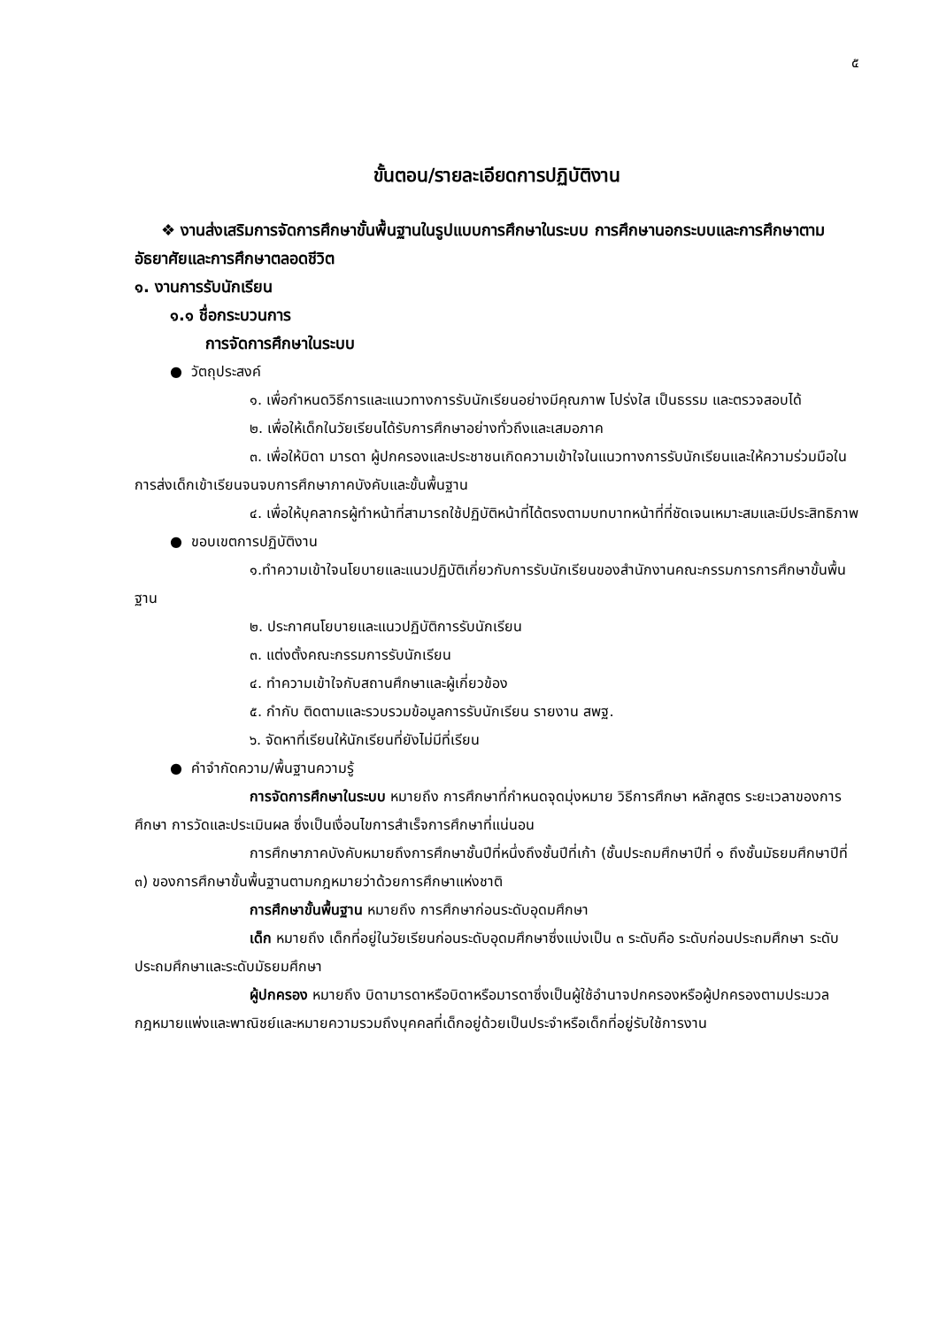๕
ขั้นตอน/รายละเอียดการปฏิบัติงาน
❖ งานส่งเสริมการจัดการศึกษาขั้นพื้นฐานในรูปแบบการศึกษาในระบบ การศึกษานอกระบบและการศึกษาตามอัธยาศัยและการศึกษาตลอดชีวิต
๑. งานการรับนักเรียน
๑.๑ ชื่อกระบวนการ
การจัดการศึกษาในระบบ
● วัตถุประสงค์
๑. เพื่อกำหนดวิธีการและแนวทางการรับนักเรียนอย่างมีคุณภาพ โปร่งใส เป็นธรรม และตรวจสอบได้
๒. เพื่อให้เด็กในวัยเรียนได้รับการศึกษาอย่างทั่วถึงและเสมอภาค
๓. เพื่อให้บิดา มารดา ผู้ปกครองและประชาชนเกิดความเข้าใจในแนวทางการรับนักเรียนและให้ความร่วมมือในการส่งเด็กเข้าเรียนจนจบการศึกษาภาคบังคับและขั้นพื้นฐาน
๔. เพื่อให้บุคลากรผู้ทำหน้าที่สามารถใช้ปฏิบัติหน้าที่ได้ตรงตามบทบาทหน้าที่ที่ชัดเจนเหมาะสมและมีประสิทธิภาพ
● ขอบเขตการปฏิบัติงาน
๑.ทำความเข้าใจนโยบายและแนวปฏิบัติเกี่ยวกับการรับนักเรียนของสำนักงานคณะกรรมการการศึกษาขั้นพื้นฐาน
๒. ประกาศนโยบายและแนวปฏิบัติการรับนักเรียน
๓. แต่งตั้งคณะกรรมการรับนักเรียน
๔. ทำความเข้าใจกับสถานศึกษาและผู้เกี่ยวข้อง
๕. กำกับ ติดตามและรวบรวมข้อมูลการรับนักเรียน รายงาน สพฐ.
๖. จัดหาที่เรียนให้นักเรียนที่ยังไม่มีที่เรียน
● คำจำกัดความ/พื้นฐานความรู้
การจัดการศึกษาในระบบ หมายถึง การศึกษาที่กำหนดจุดมุ่งหมาย วิธีการศึกษา หลักสูตร ระยะเวลาของการศึกษา การวัดและประเมินผล ซึ่งเป็นเงื่อนไขการสำเร็จการศึกษาที่แน่นอน
การศึกษาภาคบังคับหมายถึงการศึกษาชั้นปีที่หนึ่งถึงชั้นปีที่เก้า (ชั้นประถมศึกษาปีที่ ๑ ถึงชั้นมัธยมศึกษาปีที่ ๓) ของการศึกษาขั้นพื้นฐานตามกฎหมายว่าด้วยการศึกษาแห่งชาติ
การศึกษาขั้นพื้นฐาน หมายถึง การศึกษาก่อนระดับอุดมศึกษา
เด็ก หมายถึง เด็กที่อยู่ในวัยเรียนก่อนระดับอุดมศึกษาซึ่งแบ่งเป็น ๓ ระดับคือ ระดับก่อนประถมศึกษา ระดับประถมศึกษาและระดับมัธยมศึกษา
ผู้ปกครอง หมายถึง บิดามารดาหรือบิดาหรือมารดาซึ่งเป็นผู้ใช้อำนาจปกครองหรือผู้ปกครองตามประมวลกฎหมายแพ่งและพาณิชย์และหมายความรวมถึงบุคคลที่เด็กอยู่ด้วยเป็นประจำหรือเด็กที่อยู่รับใช้การงาน